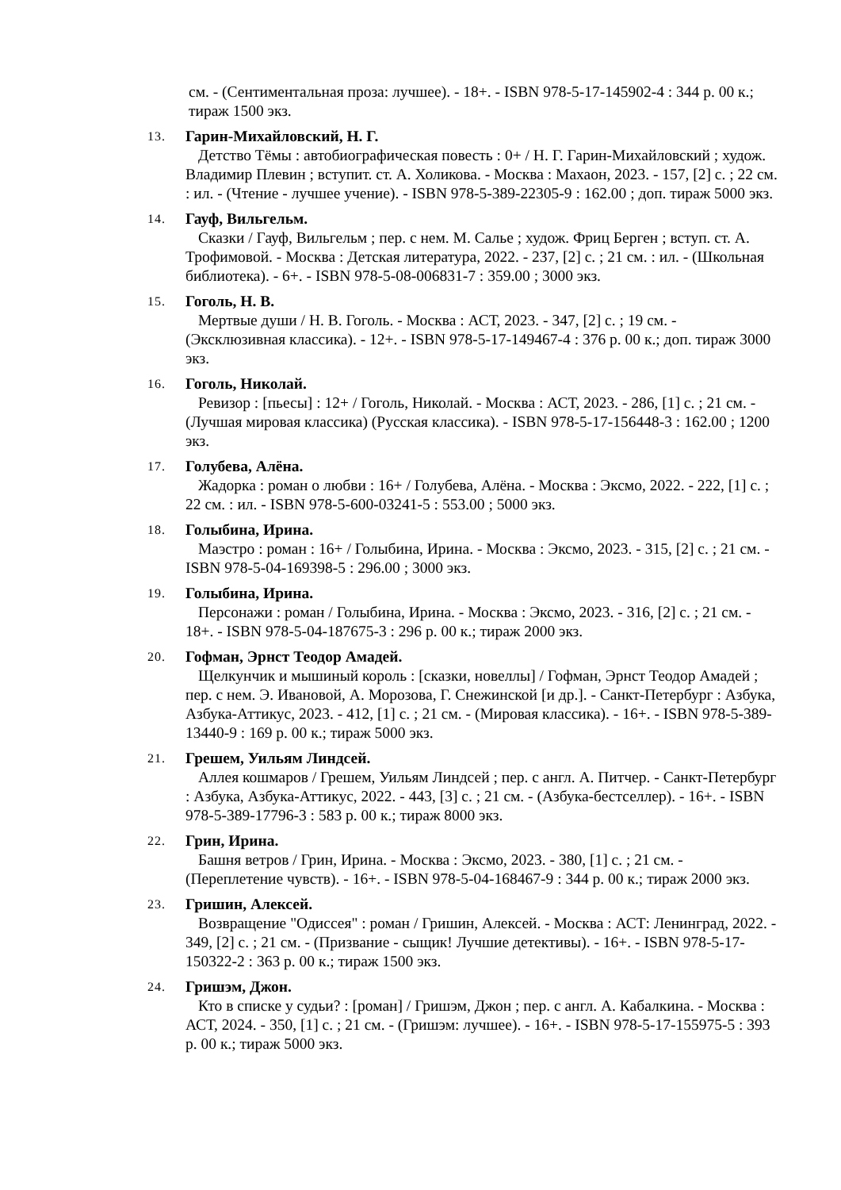см. - (Сентиментальная проза: лучшее). - 18+. - ISBN 978-5-17-145902-4 : 344 р. 00 к.; тираж 1500 экз.
13.
Гарин-Михайловский, Н. Г.
Детство Тёмы : автобиографическая повесть : 0+ / Н. Г. Гарин-Михайловский ; худож. Владимир Плевин ; вступит. ст. А. Холикова. - Москва : Махаон, 2023. - 157, [2] с. ; 22 см. : ил. - (Чтение - лучшее учение). - ISBN 978-5-389-22305-9 : 162.00 ; доп. тираж 5000 экз.
14.
Гауф, Вильгельм.
Сказки / Гауф, Вильгельм ; пер. с нем. М. Салье ; худож. Фриц Берген ; вступ. ст. А. Трофимовой. - Москва : Детская литература, 2022. - 237, [2] с. ; 21 см. : ил. - (Школьная библиотека). - 6+. - ISBN 978-5-08-006831-7 : 359.00 ; 3000 экз.
15.
Гоголь, Н. В.
Мертвые души / Н. В. Гоголь. - Москва : АСТ, 2023. - 347, [2] с. ; 19 см. - (Эксклюзивная классика). - 12+. - ISBN 978-5-17-149467-4 : 376 р. 00 к.; доп. тираж 3000 экз.
16.
Гоголь, Николай.
Ревизор : [пьесы] : 12+ / Гоголь, Николай. - Москва : АСТ, 2023. - 286, [1] с. ; 21 см. - (Лучшая мировая классика) (Русская классика). - ISBN 978-5-17-156448-3 : 162.00 ; 1200 экз.
17.
Голубева, Алёна.
Жадорка : роман о любви : 16+ / Голубева, Алёна. - Москва : Эксмо, 2022. - 222, [1] с. ; 22 см. : ил. - ISBN 978-5-600-03241-5 : 553.00 ; 5000 экз.
18.
Голыбина, Ирина.
Маэстро : роман : 16+ / Голыбина, Ирина. - Москва : Эксмо, 2023. - 315, [2] с. ; 21 см. - ISBN 978-5-04-169398-5 : 296.00 ; 3000 экз.
19.
Голыбина, Ирина.
Персонажи : роман / Голыбина, Ирина. - Москва : Эксмо, 2023. - 316, [2] с. ; 21 см. - 18+. - ISBN 978-5-04-187675-3 : 296 р. 00 к.; тираж 2000 экз.
20.
Гофман, Эрнст Теодор Амадей.
Щелкунчик и мышиный король : [сказки, новеллы] / Гофман, Эрнст Теодор Амадей ; пер. с нем. Э. Ивановой, А. Морозова, Г. Снежинской [и др.]. - Санкт-Петербург : Азбука, Азбука-Аттикус, 2023. - 412, [1] с. ; 21 см. - (Мировая классика). - 16+. - ISBN 978-5-389-13440-9 : 169 р. 00 к.; тираж 5000 экз.
21.
Грешем, Уильям Линдсей.
Аллея кошмаров / Грешем, Уильям Линдсей ; пер. с англ. А. Питчер. - Санкт-Петербург : Азбука, Азбука-Аттикус, 2022. - 443, [3] с. ; 21 см. - (Азбука-бестселлер). - 16+. - ISBN 978-5-389-17796-3 : 583 р. 00 к.; тираж 8000 экз.
22.
Грин, Ирина.
Башня ветров / Грин, Ирина. - Москва : Эксмо, 2023. - 380, [1] с. ; 21 см. - (Переплетение чувств). - 16+. - ISBN 978-5-04-168467-9 : 344 р. 00 к.; тираж 2000 экз.
23.
Гришин, Алексей.
Возвращение "Одиссея" : роман / Гришин, Алексей. - Москва : АСТ: Ленинград, 2022. - 349, [2] с. ; 21 см. - (Призвание - сыщик! Лучшие детективы). - 16+. - ISBN 978-5-17-150322-2 : 363 р. 00 к.; тираж 1500 экз.
24.
Гришэм, Джон.
Кто в списке у судьи? : [роман] / Гришэм, Джон ; пер. с англ. А. Кабалкина. - Москва : АСТ, 2024. - 350, [1] с. ; 21 см. - (Гришэм: лучшее). - 16+. - ISBN 978-5-17-155975-5 : 393 р. 00 к.; тираж 5000 экз.